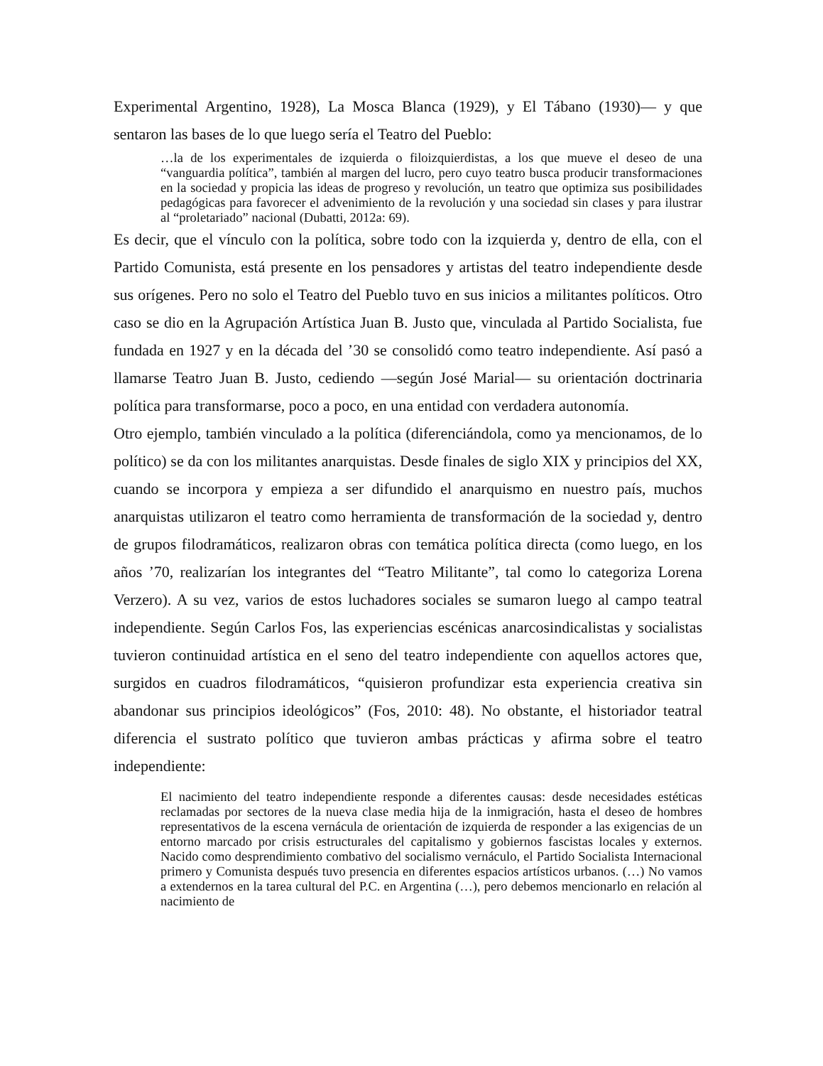Experimental Argentino, 1928), La Mosca Blanca (1929), y El Tábano (1930)— y que sentaron las bases de lo que luego sería el Teatro del Pueblo:
…la de los experimentales de izquierda o filoizquierdistas, a los que mueve el deseo de una “vanguardia política”, también al margen del lucro, pero cuyo teatro busca producir transformaciones en la sociedad y propicia las ideas de progreso y revolución, un teatro que optimiza sus posibilidades pedagógicas para favorecer el advenimiento de la revolución y una sociedad sin clases y para ilustrar al “proletariado” nacional (Dubatti, 2012a: 69).
Es decir, que el vínculo con la política, sobre todo con la izquierda y, dentro de ella, con el Partido Comunista, está presente en los pensadores y artistas del teatro independiente desde sus orígenes. Pero no solo el Teatro del Pueblo tuvo en sus inicios a militantes políticos. Otro caso se dio en la Agrupación Artística Juan B. Justo que, vinculada al Partido Socialista, fue fundada en 1927 y en la década del ’30 se consolidó como teatro independiente. Así pasó a llamarse Teatro Juan B. Justo, cediendo —según José Marial— su orientación doctrinaria política para transformarse, poco a poco, en una entidad con verdadera autonomía.
Otro ejemplo, también vinculado a la política (diferenciándola, como ya mencionamos, de lo político) se da con los militantes anarquistas. Desde finales de siglo XIX y principios del XX, cuando se incorpora y empieza a ser difundido el anarquismo en nuestro país, muchos anarquistas utilizaron el teatro como herramienta de transformación de la sociedad y, dentro de grupos filodramáticos, realizaron obras con temática política directa (como luego, en los años ’70, realizarían los integrantes del “Teatro Militante”, tal como lo categoriza Lorena Verzero). A su vez, varios de estos luchadores sociales se sumaron luego al campo teatral independiente. Según Carlos Fos, las experiencias escénicas anarcosindicalistas y socialistas tuvieron continuidad artística en el seno del teatro independiente con aquellos actores que, surgidos en cuadros filodramáticos, “quisieron profundizar esta experiencia creativa sin abandonar sus principios ideológicos” (Fos, 2010: 48). No obstante, el historiador teatral diferencia el sustrato político que tuvieron ambas prácticas y afirma sobre el teatro independiente:
El nacimiento del teatro independiente responde a diferentes causas: desde necesidades estéticas reclamadas por sectores de la nueva clase media hija de la inmigración, hasta el deseo de hombres representativos de la escena vernácula de orientación de izquierda de responder a las exigencias de un entorno marcado por crisis estructurales del capitalismo y gobiernos fascistas locales y externos. Nacido como desprendimiento combativo del socialismo vernáculo, el Partido Socialista Internacional primero y Comunista después tuvo presencia en diferentes espacios artísticos urbanos. (…) No vamos a extendernos en la tarea cultural del P.C. en Argentina (…), pero debemos mencionarlo en relación al nacimiento de